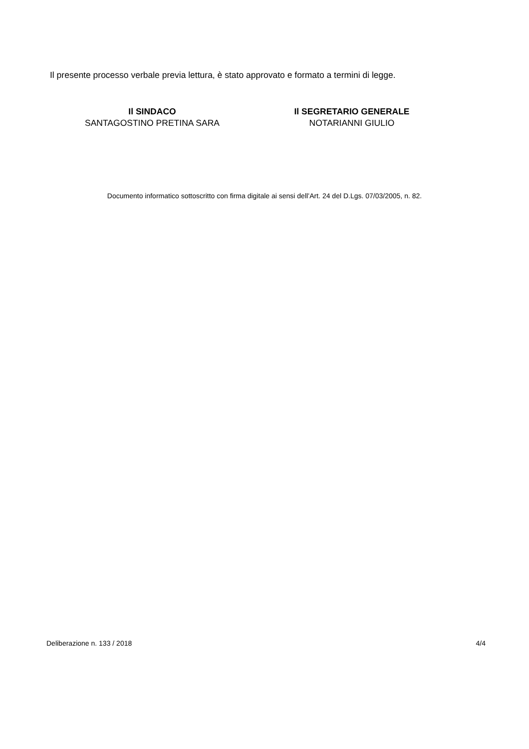Il presente processo verbale previa lettura, è stato approvato e formato a termini di legge.
Il SINDACO
SANTAGOSTINO PRETINA SARA
Il SEGRETARIO GENERALE
NOTARIANNI GIULIO
Documento informatico sottoscritto con firma digitale ai sensi dell’Art. 24 del D.Lgs. 07/03/2005, n. 82.
Deliberazione n. 133 / 2018 4/4